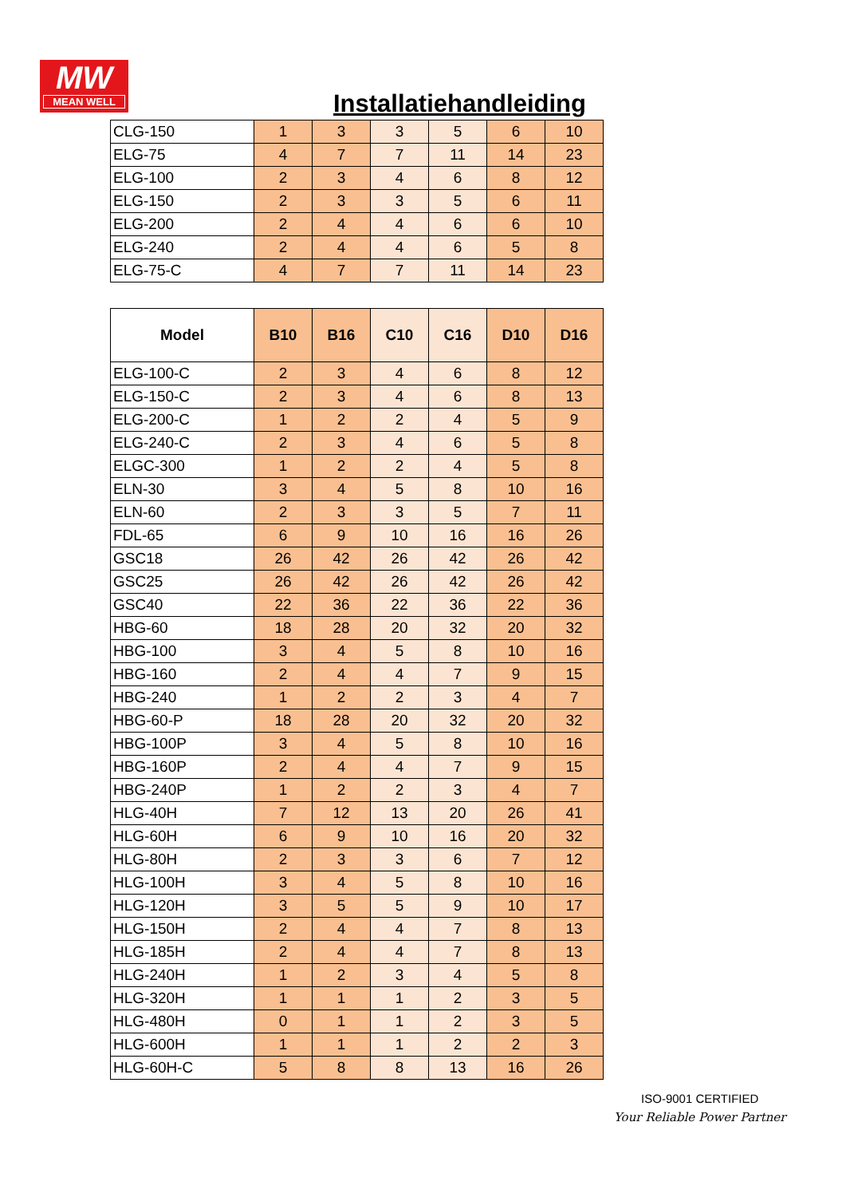MW
MEAN WELL
Installatiehandleiding
| CLG-150 | 1 | 3 | 3 | 5 | 6 | 10 |
| ELG-75 | 4 | 7 | 7 | 11 | 14 | 23 |
| ELG-100 | 2 | 3 | 4 | 6 | 8 | 12 |
| ELG-150 | 2 | 3 | 3 | 5 | 6 | 11 |
| ELG-200 | 2 | 4 | 4 | 6 | 6 | 10 |
| ELG-240 | 2 | 4 | 4 | 6 | 5 | 8 |
| ELG-75-C | 4 | 7 | 7 | 11 | 14 | 23 |
| Model | B10 | B16 | C10 | C16 | D10 | D16 |
| --- | --- | --- | --- | --- | --- | --- |
| ELG-100-C | 2 | 3 | 4 | 6 | 8 | 12 |
| ELG-150-C | 2 | 3 | 4 | 6 | 8 | 13 |
| ELG-200-C | 1 | 2 | 2 | 4 | 5 | 9 |
| ELG-240-C | 2 | 3 | 4 | 6 | 5 | 8 |
| ELGC-300 | 1 | 2 | 2 | 4 | 5 | 8 |
| ELN-30 | 3 | 4 | 5 | 8 | 10 | 16 |
| ELN-60 | 2 | 3 | 3 | 5 | 7 | 11 |
| FDL-65 | 6 | 9 | 10 | 16 | 16 | 26 |
| GSC18 | 26 | 42 | 26 | 42 | 26 | 42 |
| GSC25 | 26 | 42 | 26 | 42 | 26 | 42 |
| GSC40 | 22 | 36 | 22 | 36 | 22 | 36 |
| HBG-60 | 18 | 28 | 20 | 32 | 20 | 32 |
| HBG-100 | 3 | 4 | 5 | 8 | 10 | 16 |
| HBG-160 | 2 | 4 | 4 | 7 | 9 | 15 |
| HBG-240 | 1 | 2 | 2 | 3 | 4 | 7 |
| HBG-60-P | 18 | 28 | 20 | 32 | 20 | 32 |
| HBG-100P | 3 | 4 | 5 | 8 | 10 | 16 |
| HBG-160P | 2 | 4 | 4 | 7 | 9 | 15 |
| HBG-240P | 1 | 2 | 2 | 3 | 4 | 7 |
| HLG-40H | 7 | 12 | 13 | 20 | 26 | 41 |
| HLG-60H | 6 | 9 | 10 | 16 | 20 | 32 |
| HLG-80H | 2 | 3 | 3 | 6 | 7 | 12 |
| HLG-100H | 3 | 4 | 5 | 8 | 10 | 16 |
| HLG-120H | 3 | 5 | 5 | 9 | 10 | 17 |
| HLG-150H | 2 | 4 | 4 | 7 | 8 | 13 |
| HLG-185H | 2 | 4 | 4 | 7 | 8 | 13 |
| HLG-240H | 1 | 2 | 3 | 4 | 5 | 8 |
| HLG-320H | 1 | 1 | 1 | 2 | 3 | 5 |
| HLG-480H | 0 | 1 | 1 | 2 | 3 | 5 |
| HLG-600H | 1 | 1 | 1 | 2 | 2 | 3 |
| HLG-60H-C | 5 | 8 | 8 | 13 | 16 | 26 |
ISO-9001 CERTIFIED
Your Reliable Power Partner